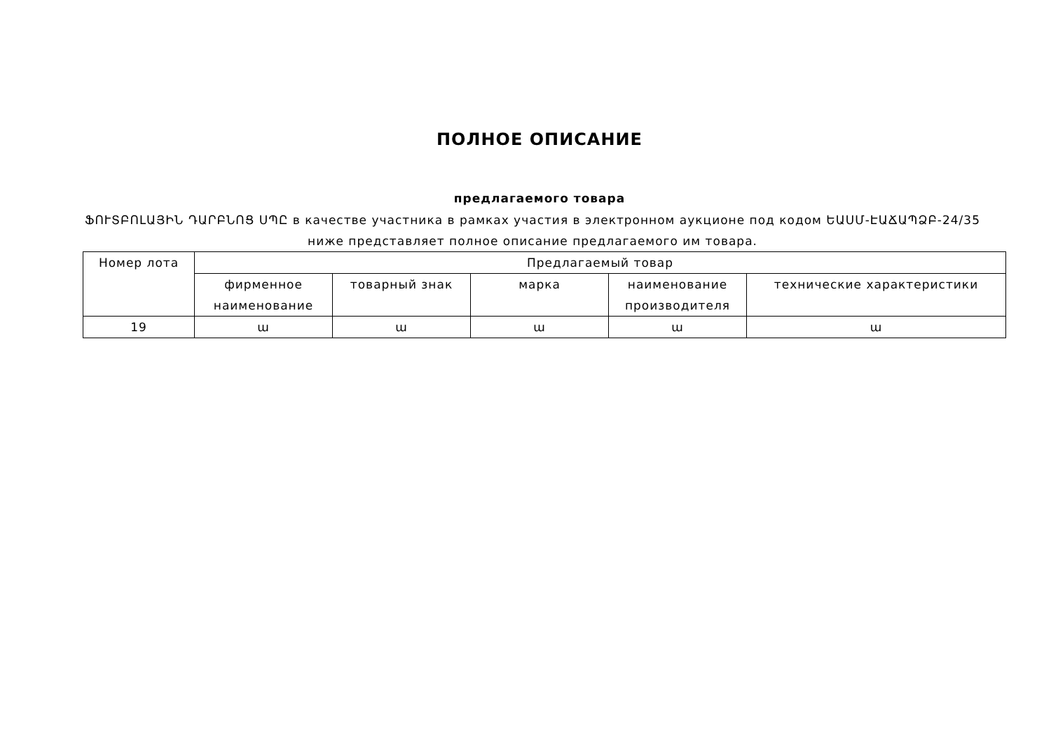ПОЛНОЕ ОПИСАНИЕ
предлагаемого товара
ՖՈՒՏԲՈԼԱՅԻՆ ԴԱՐԲՆՈՑ ՍՊԸ в качестве участника в рамках участия в электронном аукционе под кодом ԵԱՍՄ-ԷԱՃԱՊՁԲ-24/35 ниже представляет полное описание предлагаемого им товара.
| Номер лота | Предлагаемый товар | | | | |
| --- | --- | --- | --- | --- | --- |
| | фирменное наименование | товарный знак | марка | наименование производителя | технические характеристики |
| 19 | ա | ա | ա | ա | ա |